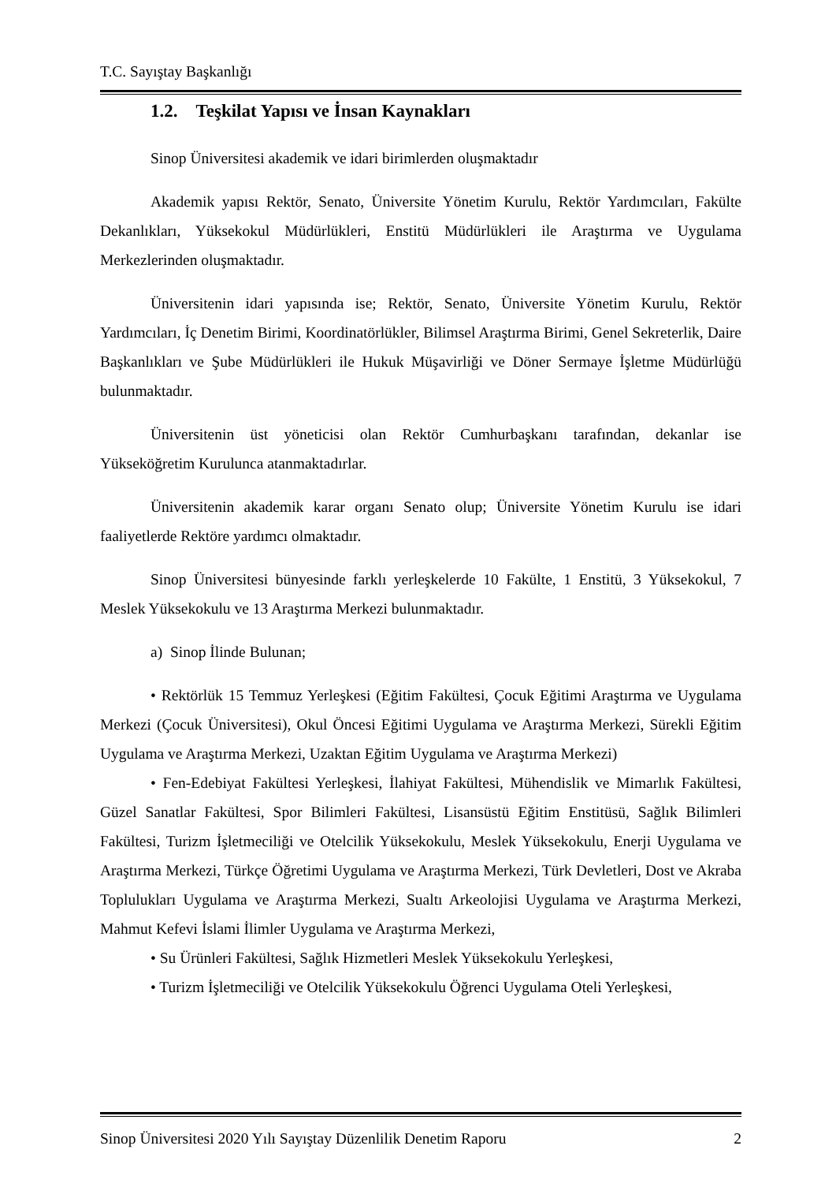T.C. Sayıştay Başkanlığı
1.2. Teşkilat Yapısı ve İnsan Kaynakları
Sinop Üniversitesi akademik ve idari birimlerden oluşmaktadır
Akademik yapısı Rektör, Senato, Üniversite Yönetim Kurulu, Rektör Yardımcıları, Fakülte Dekanlıkları, Yüksekokul Müdürlükleri, Enstitü Müdürlükleri ile Araştırma ve Uygulama Merkezlerinden oluşmaktadır.
Üniversitenin idari yapısında ise; Rektör, Senato, Üniversite Yönetim Kurulu, Rektör Yardımcıları, İç Denetim Birimi, Koordinatörlükler, Bilimsel Araştırma Birimi, Genel Sekreterlik, Daire Başkanlıkları ve Şube Müdürlükleri ile Hukuk Müşavirliği ve Döner Sermaye İşletme Müdürlüğü bulunmaktadır.
Üniversitenin üst yöneticisi olan Rektör Cumhurbaşkanı tarafından, dekanlar ise Yükseköğretim Kurulunca atanmaktadırlar.
Üniversitenin akademik karar organı Senato olup; Üniversite Yönetim Kurulu ise idari faaliyetlerde Rektöre yardımcı olmaktadır.
Sinop Üniversitesi bünyesinde farklı yerleşkelerde 10 Fakülte, 1 Enstitü, 3 Yüksekokul, 7 Meslek Yüksekokulu ve 13 Araştırma Merkezi bulunmaktadır.
a) Sinop İlinde Bulunan;
• Rektörlük 15 Temmuz Yerleşkesi (Eğitim Fakültesi, Çocuk Eğitimi Araştırma ve Uygulama Merkezi (Çocuk Üniversitesi), Okul Öncesi Eğitimi Uygulama ve Araştırma Merkezi, Sürekli Eğitim Uygulama ve Araştırma Merkezi, Uzaktan Eğitim Uygulama ve Araştırma Merkezi)
• Fen-Edebiyat Fakültesi Yerleşkesi, İlahiyat Fakültesi, Mühendislik ve Mimarlık Fakültesi, Güzel Sanatlar Fakültesi, Spor Bilimleri Fakültesi, Lisansüstü Eğitim Enstitüsü, Sağlık Bilimleri Fakültesi, Turizm İşletmeciliği ve Otelcilik Yüksekokulu, Meslek Yüksekokulu, Enerji Uygulama ve Araştırma Merkezi, Türkçe Öğretimi Uygulama ve Araştırma Merkezi, Türk Devletleri, Dost ve Akraba Toplulukları Uygulama ve Araştırma Merkezi, Sualtı Arkeolojisi Uygulama ve Araştırma Merkezi, Mahmut Kefevi İslami İlimler Uygulama ve Araştırma Merkezi,
• Su Ürünleri Fakültesi, Sağlık Hizmetleri Meslek Yüksekokulu Yerleşkesi,
• Turizm İşletmeciliği ve Otelcilik Yüksekokulu Öğrenci Uygulama Oteli Yerleşkesi,
Sinop Üniversitesi 2020 Yılı Sayıştay Düzenlilik Denetim Raporu 2